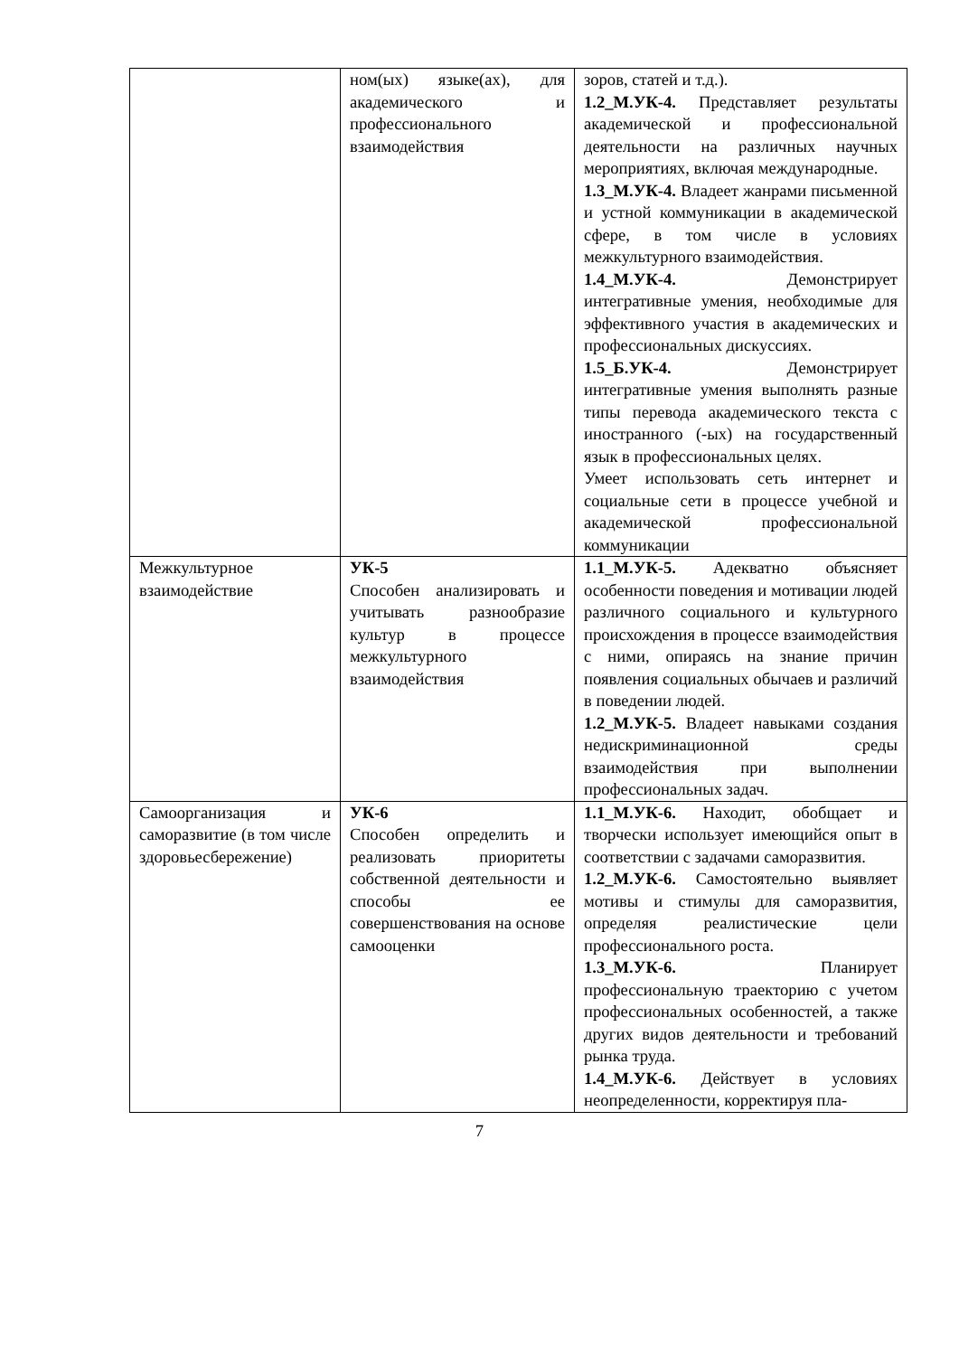| | ном(ых) языке(ах), для академического и профессионального взаимодействия | зоров, статей и т.д.). 1.2_М.УК-4. Представляет результаты академической и профессиональной деятельности на различных научных мероприятиях, включая международные. 1.3_М.УК-4. Владеет жанрами письменной и устной коммуникации в академической сфере, в том числе в условиях межкультурного взаимодействия. 1.4_М.УК-4. Демонстрирует интегративные умения, необходимые для эффективного участия в академических и профессиональных дискуссиях. 1.5_Б.УК-4. Демонстрирует интегративные умения выполнять разные типы перевода академического текста с иностранного (-ых) на государственный язык в профессиональных целях. Умеет использовать сеть интернет и социальные сети в процессе учебной и академической профессиональной коммуникации |
| Межкультурное взаимодействие | УК-5 Способен анализировать и учитывать разнообразие культур в процессе межкультурного взаимодействия | 1.1_М.УК-5. Адекватно объясняет особенности поведения и мотивации людей различного социального и культурного происхождения в процессе взаимодействия с ними, опираясь на знание причин появления социальных обычаев и различий в поведении людей. 1.2_М.УК-5. Владеет навыками создания недискриминационной среды взаимодействия при выполнении профессиональных задач. |
| Самоорганизация и саморазвитие (в том числе здоровьесбережение) | УК-6 Способен определить и реализовать приоритеты собственной деятельности и способы ее совершенствования на основе самооценки | 1.1_М.УК-6. Находит, обобщает и творчески использует имеющийся опыт в соответствии с задачами саморазвития. 1.2_М.УК-6. Самостоятельно выявляет мотивы и стимулы для саморазвития, определяя реалистические цели профессионального роста. 1.3_М.УК-6. Планирует профессиональную траекторию с учетом профессиональных особенностей, а также других видов деятельности и требований рынка труда. 1.4_М.УК-6. Действует в условиях неопределенности, корректируя пла- |
7